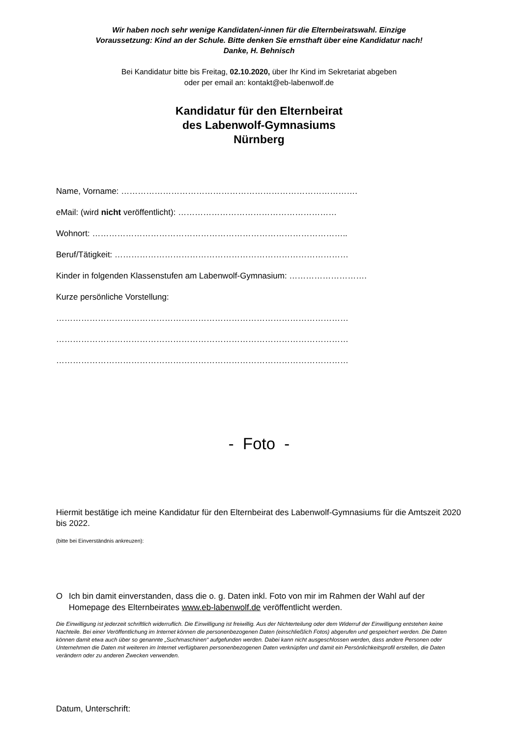Wir haben noch sehr wenige Kandidaten/-innen für die Elternbeiratswahl. Einzige
Voraussetzung: Kind an der Schule. Bitte denken Sie ernsthaft über eine Kandidatur nach!
Danke, H. Behnisch
Bei Kandidatur bitte bis Freitag, 02.10.2020, über Ihr Kind im Sekretariat abgeben
oder per email an: kontakt@eb-labenwolf.de
Kandidatur für den Elternbeirat
des Labenwolf-Gymnasiums
Nürnberg
Name, Vorname: ………………………………………………………………………….
eMail: (wird nicht veröffentlicht): …………………………………………………
Wohnort: ………………………………………………………………………………..
Beruf/Tätigkeit: …………………………………………………………………………
Kinder in folgenden Klassenstufen am Labenwolf-Gymnasium: ……………………….
Kurze persönliche Vorstellung:
……………………………………………………………………………………………
……………………………………………………………………………………………
……………………………………………………………………………………………
- Foto -
Hiermit bestätige ich meine Kandidatur für den Elternbeirat des Labenwolf-Gymnasiums für die Amtszeit 2020 bis 2022.
(bitte bei Einverständnis ankreuzen):
O Ich bin damit einverstanden, dass die o. g. Daten inkl. Foto von mir im Rahmen der Wahl auf der Homepage des Elternbeirates www.eb-labenwolf.de veröffentlicht werden.
Die Einwilligung ist jederzeit schriftlich widerruflich. Die Einwilligung ist freiwillig. Aus der Nichterteilung oder dem Widerruf der Einwilligung entstehen keine Nachteile. Bei einer Veröffentlichung im Internet können die personenbezogenen Daten (einschließlich Fotos) abgerufen und gespeichert werden. Die Daten können damit etwa auch über so genannte „Suchmaschinen“ aufgefunden werden. Dabei kann nicht ausgeschlossen werden, dass andere Personen oder Unternehmen die Daten mit weiteren im Internet verfügbaren personenbezogenen Daten verknüpfen und damit ein Persönlichkeitsprofil erstellen, die Daten verändern oder zu anderen Zwecken verwenden.
Datum, Unterschrift: